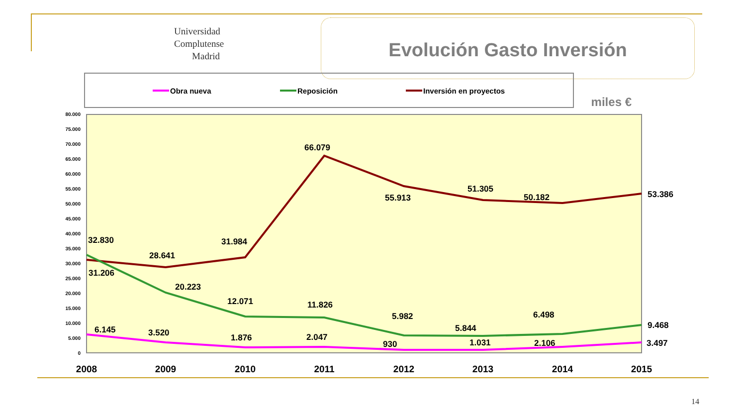Universidad Complutense Madrid
Evolución Gasto Inversión
miles €
Obra nueva
Reposición
Inversión en proyectos
80.000
75.000
70.000
65.000
60.000
55.000
50.000
45.000
40.000
35.000
30.000
25.000
20.000
15.000
10.000
5.000
0
66.079
55.913
51.305
50.182
53.386
32.830
28.641
31.984
31.206
20.223
12.071
11.826
5.982
5.844
6.498
9.468
6.145
3.520
1.876
2.047
930
1.031
2.106
3.497
2008
2009
2010
2011
2012
2013
2014
2015
14